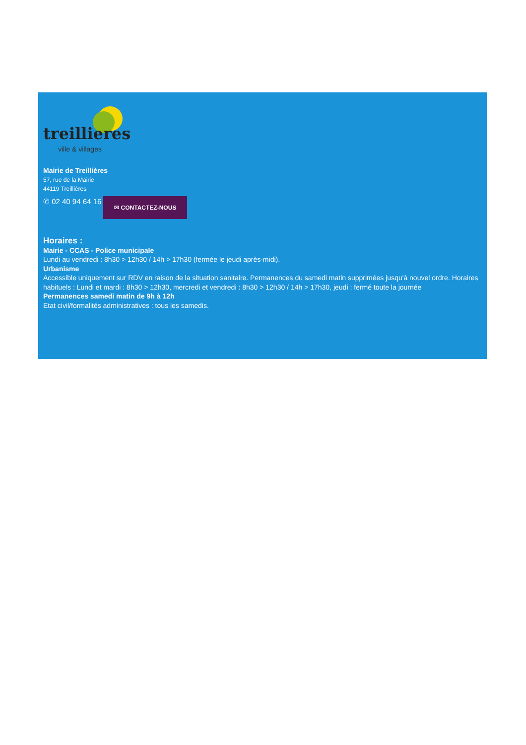treillieres
ville & villages
Mairie de Treillières
57, rue de la Mairie
44119 Treillières
✆ 02 40 94 64 16 ✉ CONTACTEZ-NOUS
Horaires :
Mairie - CCAS - Police municipale
Lundi au vendredi : 8h30 > 12h30 / 14h > 17h30 (fermée le jeudi après-midi).
Urbanisme
Accessible uniquement sur RDV en raison de la situation sanitaire. Permanences du samedi matin supprimées jusqu'à nouvel ordre. Horaires habituels : Lundi et mardi : 8h30 > 12h30, mercredi et vendredi : 8h30 > 12h30 / 14h > 17h30, jeudi : fermé toute la journée
Permanences samedi matin de 9h à 12h
Etat civil/formalités administratives : tous les samedis.